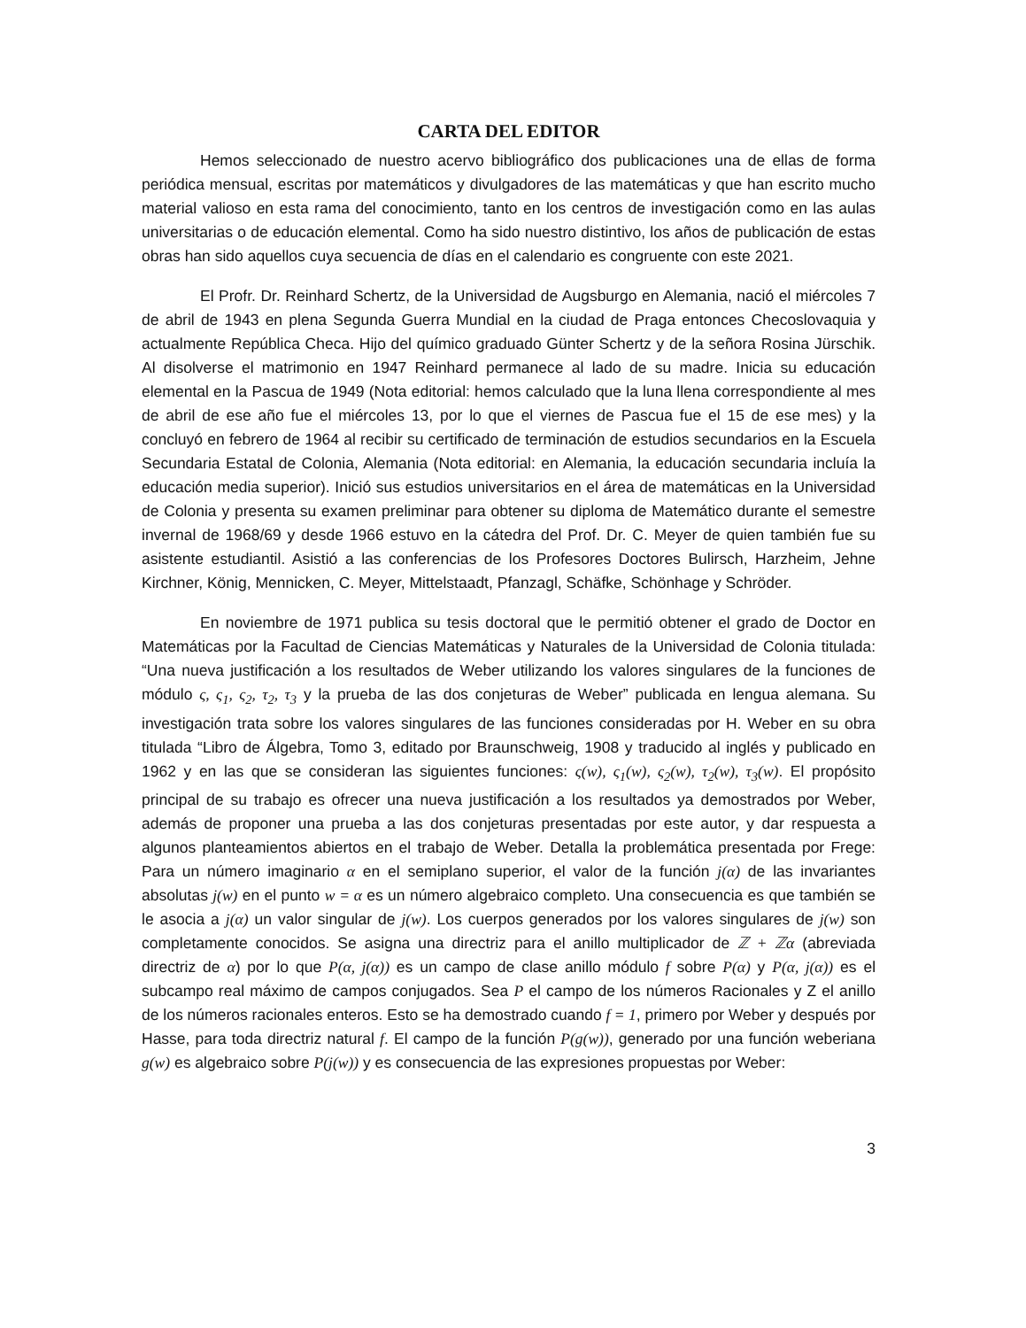CARTA DEL EDITOR
Hemos seleccionado de nuestro acervo bibliográfico dos publicaciones una de ellas de forma periódica mensual, escritas por matemáticos y divulgadores de las matemáticas y que han escrito mucho material valioso en esta rama del conocimiento, tanto en los centros de investigación como en las aulas universitarias o de educación elemental. Como ha sido nuestro distintivo, los años de publicación de estas obras han sido aquellos cuya secuencia de días en el calendario es congruente con este 2021.
El Profr. Dr. Reinhard Schertz, de la Universidad de Augsburgo en Alemania, nació el miércoles 7 de abril de 1943 en plena Segunda Guerra Mundial en la ciudad de Praga entonces Checoslovaquia y actualmente República Checa. Hijo del químico graduado Günter Schertz y de la señora Rosina Jürschik. Al disolverse el matrimonio en 1947 Reinhard permanece al lado de su madre. Inicia su educación elemental en la Pascua de 1949 (Nota editorial: hemos calculado que la luna llena correspondiente al mes de abril de ese año fue el miércoles 13, por lo que el viernes de Pascua fue el 15 de ese mes) y la concluyó en febrero de 1964 al recibir su certificado de terminación de estudios secundarios en la Escuela Secundaria Estatal de Colonia, Alemania (Nota editorial: en Alemania, la educación secundaria incluía la educación media superior). Inició sus estudios universitarios en el área de matemáticas en la Universidad de Colonia y presenta su examen preliminar para obtener su diploma de Matemático durante el semestre invernal de 1968/69 y desde 1966 estuvo en la cátedra del Prof. Dr. C. Meyer de quien también fue su asistente estudiantil. Asistió a las conferencias de los Profesores Doctores Bulirsch, Harzheim, Jehne Kirchner, König, Mennicken, C. Meyer, Mittelstaadt, Pfanzagl, Schäfke, Schönhage y Schröder.
En noviembre de 1971 publica su tesis doctoral que le permitió obtener el grado de Doctor en Matemáticas por la Facultad de Ciencias Matemáticas y Naturales de la Universidad de Colonia titulada: “Una nueva justificación a los resultados de Weber utilizando los valores singulares de la funciones de módulo ς, ς<sub>1</sub>, ς<sub>2</sub>, τ<sub>2</sub>, τ<sub>3</sub> y la prueba de las dos conjeturas de Weber” publicada en lengua alemana. Su investigación trata sobre los valores singulares de las funciones consideradas por H. Weber en su obra titulada “Libro de Álgebra, Tomo 3, editado por Braunschweig, 1908 y traducido al inglés y publicado en 1962 y en las que se consideran las siguientes funciones: ς(w), ς<sub>1</sub>(w), ς<sub>2</sub>(w), τ<sub>2</sub>(w), τ<sub>3</sub>(w). El propósito principal de su trabajo es ofrecer una nueva justificación a los resultados ya demostrados por Weber, además de proponer una prueba a las dos conjeturas presentadas por este autor, y dar respuesta a algunos planteamientos abiertos en el trabajo de Weber. Detalla la problemática presentada por Frege: Para un número imaginario α en el semiplano superior, el valor de la función j(α) de las invariantes absolutas j(w) en el punto w = α es un número algebraico completo. Una consecuencia es que también se le asocia a j(α) un valor singular de j(w). Los cuerpos generados por los valores singulares de j(w) son completamente conocidos. Se asigna una directriz para el anillo multiplicador de ℤ + ℤα (abreviada directriz de α) por lo que P(α, j(α)) es un campo de clase anillo módulo f sobre P(α) y P(α, j(α)) es el subcampo real máximo de campos conjugados. Sea P el campo de los números Racionales y Z el anillo de los números racionales enteros. Esto se ha demostrado cuando f = 1, primero por Weber y después por Hasse, para toda directriz natural f. El campo de la función P(g(w)), generado por una función weberiana g(w) es algebraico sobre P(j(w)) y es consecuencia de las expresiones propuestas por Weber:
3